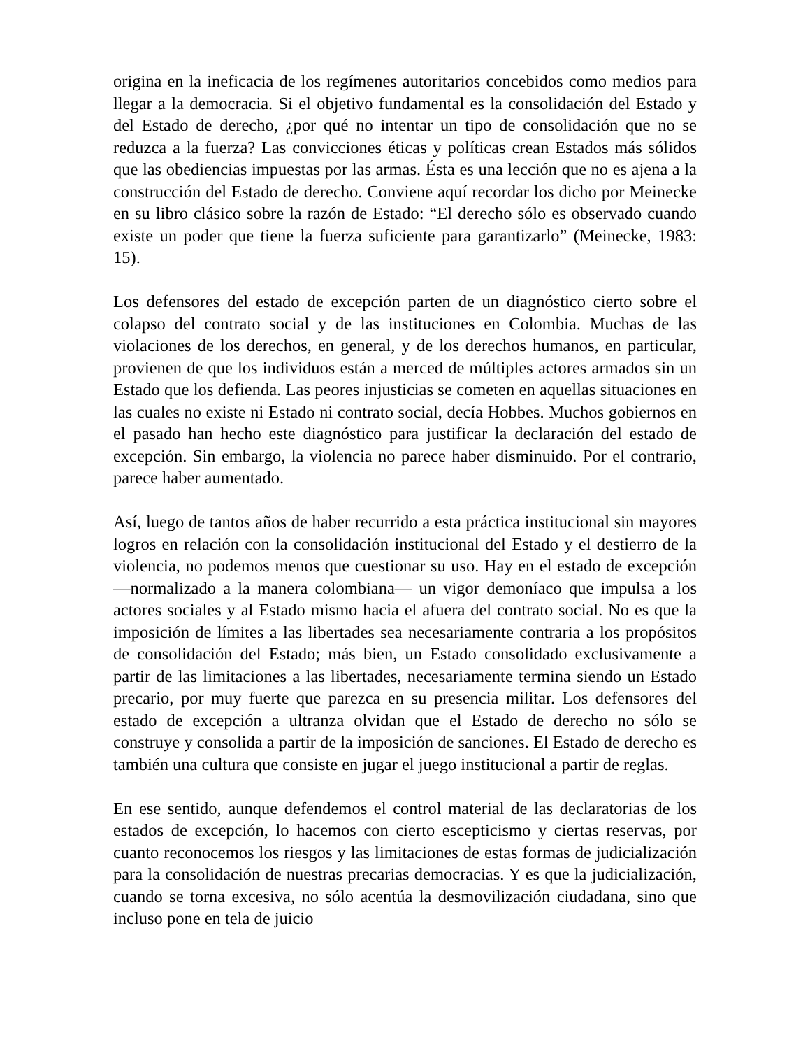origina en la ineficacia de los regímenes autoritarios concebidos como medios para llegar a la democracia. Si el objetivo fundamental es la consolidación del Estado y del Estado de derecho, ¿por qué no intentar un tipo de consolidación que no se reduzca a la fuerza? Las convicciones éticas y políticas crean Estados más sólidos que las obediencias impuestas por las armas. Ésta es una lección que no es ajena a la construcción del Estado de derecho. Conviene aquí recordar los dicho por Meinecke en su libro clásico sobre la razón de Estado: “El derecho sólo es observado cuando existe un poder que tiene la fuerza suficiente para garantizarlo” (Meinecke, 1983: 15).
Los defensores del estado de excepción parten de un diagnóstico cierto sobre el colapso del contrato social y de las instituciones en Colombia. Muchas de las violaciones de los derechos, en general, y de los derechos humanos, en particular, provienen de que los individuos están a merced de múltiples actores armados sin un Estado que los defienda. Las peores injusticias se cometen en aquellas situaciones en las cuales no existe ni Estado ni contrato social, decía Hobbes. Muchos gobiernos en el pasado han hecho este diagnóstico para justificar la declaración del estado de excepción. Sin embargo, la violencia no parece haber disminuido. Por el contrario, parece haber aumentado.
Así, luego de tantos años de haber recurrido a esta práctica institucional sin mayores logros en relación con la consolidación institucional del Estado y el destierro de la violencia, no podemos menos que cuestionar su uso. Hay en el estado de excepción —normalizado a la manera colombiana— un vigor demoníaco que impulsa a los actores sociales y al Estado mismo hacia el afuera del contrato social. No es que la imposición de límites a las libertades sea necesariamente contraria a los propósitos de consolidación del Estado; más bien, un Estado consolidado exclusivamente a partir de las limitaciones a las libertades, necesariamente termina siendo un Estado precario, por muy fuerte que parezca en su presencia militar. Los defensores del estado de excepción a ultranza olvidan que el Estado de derecho no sólo se construye y consolida a partir de la imposición de sanciones. El Estado de derecho es también una cultura que consiste en jugar el juego institucional a partir de reglas.
En ese sentido, aunque defendemos el control material de las declaratorias de los estados de excepción, lo hacemos con cierto escepticismo y ciertas reservas, por cuanto reconocemos los riesgos y las limitaciones de estas formas de judicialización para la consolidación de nuestras precarias democracias. Y es que la judicialización, cuando se torna excesiva, no sólo acentúa la desmovilización ciudadana, sino que incluso pone en tela de juicio